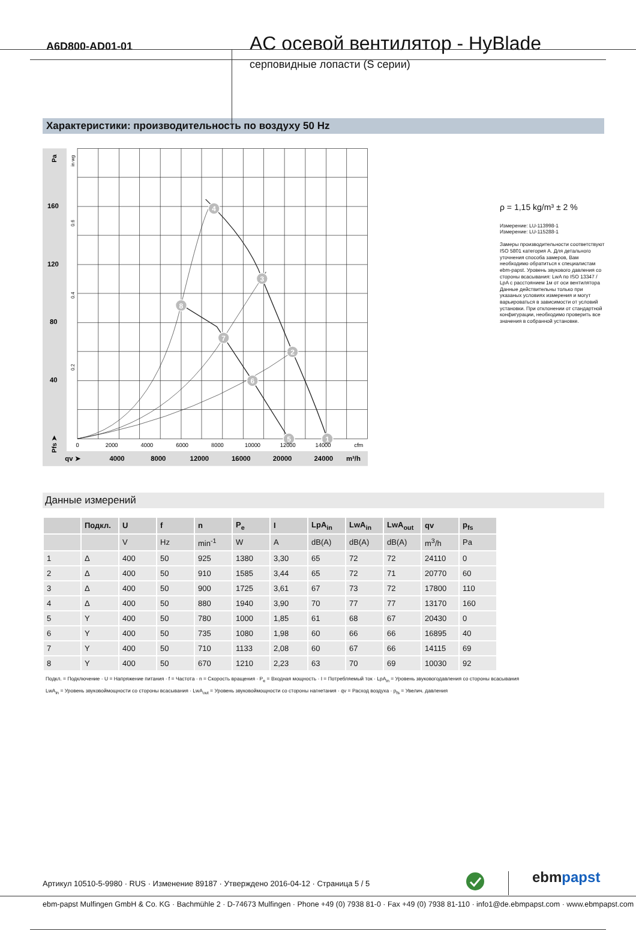A6D800-AD01-01
AC осевой вентилятор - HyBlade
серповидные лопасти (S серии)
Характеристики: производительность по воздуху 50 Hz
1
2
3
4
5
6
7
8
160
120
80
40
qv ➤
4000
8000
12000
16000
20000
24000
m³/h
Pa
Pfs ➤
in wg
0.6
0.4
0.2
0
2000
4000
6000
8000
10000
12000
14000
cfm
ρ = 1,15 kg/m³ ± 2 %
Измерение: LU-113998-1
Измерение: LU-115288-1
Замеры производительности соответствуют ISO 5801 категория A. Для детального уточнения способа замеров, Вам необходимо обратиться к специалистам ebm-papst. Уровень звукового давления со стороны всасывания: LwA по ISO 13347 / LpA с расстоянием 1м от оси вентилятора Данные действительны только при указаных условиях измерения и могут варьироваться в зависимости от условий установки. При отклонении от стандартной конфигурации, необходимо проверить все значения в собранной установке.
Данные измерений
| | Подкл. | U | f | n | P<sub>e</sub> | I | LpA<sub>in</sub> | LwA<sub>in</sub> | LwA<sub>out</sub> | qv | p<sub>fs</sub> |
| --- | --- | --- | --- | --- | --- | --- | --- | --- | --- | --- | --- |
| | | V | Hz | min<sup>-1</sup> | W | A | dB(A) | dB(A) | dB(A) | m<sup>3</sup>/h | Pa |
| 1 | Δ | 400 | 50 | 925 | 1380 | 3,30 | 65 | 72 | 72 | 24110 | 0 |
| 2 | Δ | 400 | 50 | 910 | 1585 | 3,44 | 65 | 72 | 71 | 20770 | 60 |
| 3 | Δ | 400 | 50 | 900 | 1725 | 3,61 | 67 | 73 | 72 | 17800 | 110 |
| 4 | Δ | 400 | 50 | 880 | 1940 | 3,90 | 70 | 77 | 77 | 13170 | 160 |
| 5 | Y | 400 | 50 | 780 | 1000 | 1,85 | 61 | 68 | 67 | 20430 | 0 |
| 6 | Y | 400 | 50 | 735 | 1080 | 1,98 | 60 | 66 | 66 | 16895 | 40 |
| 7 | Y | 400 | 50 | 710 | 1133 | 2,08 | 60 | 67 | 66 | 14115 | 69 |
| 8 | Y | 400 | 50 | 670 | 1210 | 2,23 | 63 | 70 | 69 | 10030 | 92 |
Подкл. = Подключение · U = Напряжение питания · f = Частота · n = Скорость вращения · P<sub>e</sub> = Входная мощность · I = Потребляемый ток · LpA<sub>in</sub> = Уровень звуковогодавления со стороны всасывания
LwA<sub>in</sub> = Уровень звуковоймощности со стороны всасывания · LwA<sub>out</sub> = Уровень звуковоймощности со стороны нагнетания · qv = Расход воздуха · p<sub>fs</sub> = Увелич. давления
Артикул 10510-5-9980 · RUS · Изменение 89187 · Утверждено 2016-04-12 · Страница 5 / 5
ebmpapst
ebm-papst Mulfingen GmbH & Co. KG · Bachmühle 2 · D-74673 Mulfingen · Phone +49 (0) 7938 81-0 · Fax +49 (0) 7938 81-110 · info1@de.ebmpapst.com · www.ebmpapst.com